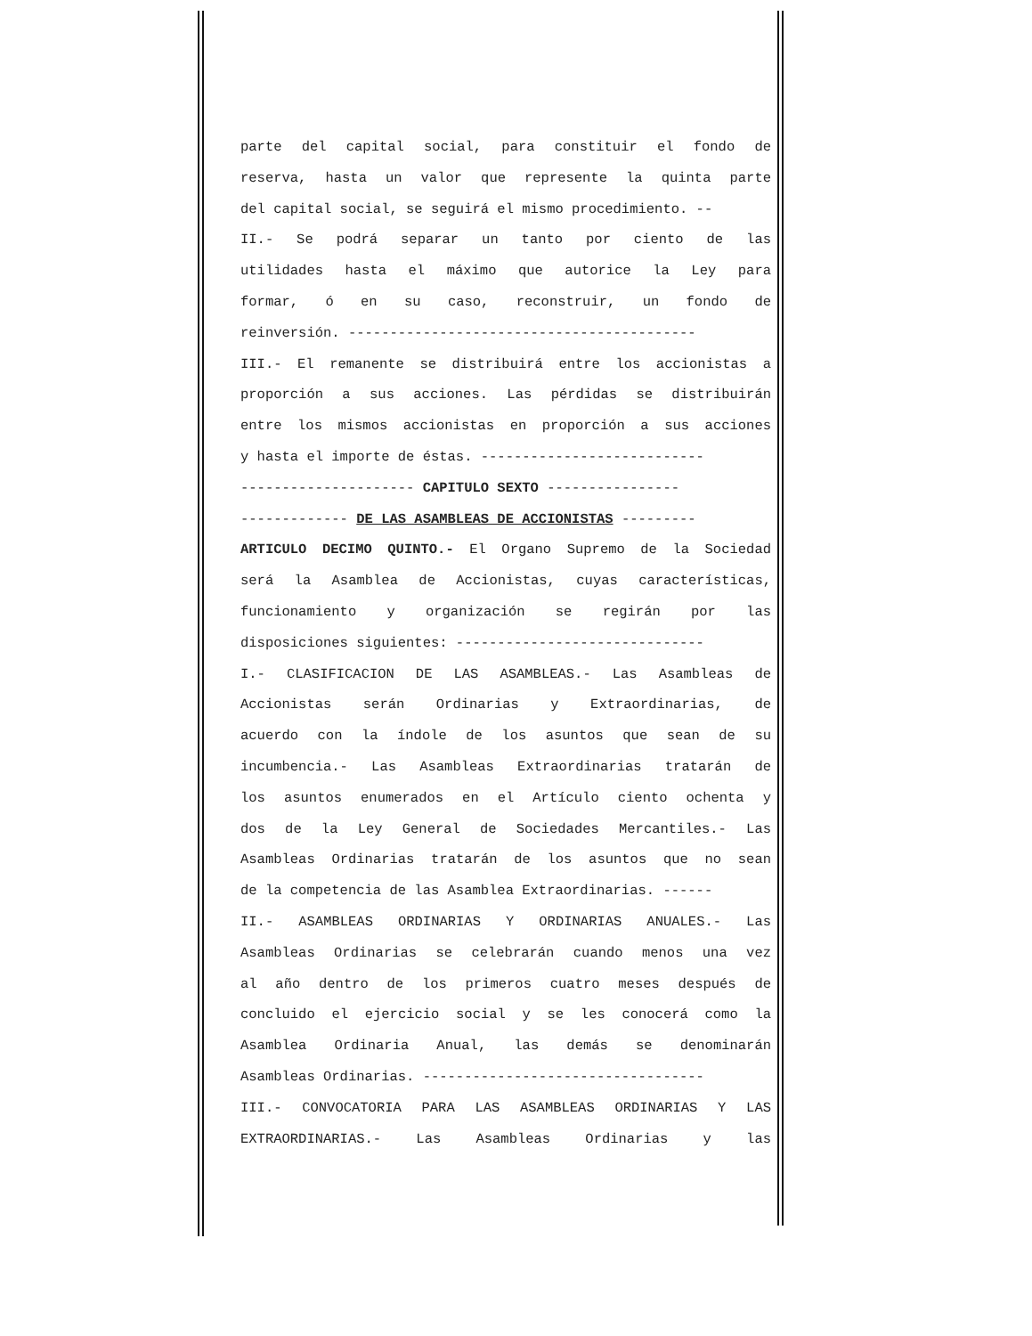parte del capital social, para constituir el fondo de
reserva, hasta un valor que represente la quinta parte
del capital social, se seguirá el mismo procedimiento. --
II.- Se podrá separar un tanto por ciento de las
utilidades hasta el máximo que autorice la Ley para
formar, ó en su caso, reconstruir, un fondo de
reinversión. ------------------------------------------
III.- El remanente se distribuirá entre los accionistas a
proporción a sus acciones. Las pérdidas se distribuirán
entre los mismos accionistas en proporción a sus acciones
y hasta el importe de éstas. ---------------------------
--------------------- CAPITULO SEXTO ----------------
------------- DE LAS ASAMBLEAS DE ACCIONISTAS ---------
ARTICULO DECIMO QUINTO.- El Organo Supremo de la Sociedad
será la Asamblea de Accionistas, cuyas características,
funcionamiento y organización se regirán por las
disposiciones siguientes: ------------------------------
I.- CLASIFICACION DE LAS ASAMBLEAS.- Las Asambleas de
Accionistas serán Ordinarias y Extraordinarias, de
acuerdo con la índole de los asuntos que sean de su
incumbencia.- Las Asambleas Extraordinarias tratarán de
los asuntos enumerados en el Artículo ciento ochenta y
dos de la Ley General de Sociedades Mercantiles.- Las
Asambleas Ordinarias tratarán de los asuntos que no sean
de la competencia de las Asamblea Extraordinarias. ------
II.- ASAMBLEAS ORDINARIAS Y ORDINARIAS ANUALES.- Las
Asambleas Ordinarias se celebrarán cuando menos una vez
al año dentro de los primeros cuatro meses después de
concluido el ejercicio social y se les conocerá como la
Asamblea Ordinaria Anual, las demás se denominarán
Asambleas Ordinarias. ----------------------------------
III.- CONVOCATORIA PARA LAS ASAMBLEAS ORDINARIAS Y LAS
EXTRAORDINARIAS.- Las Asambleas Ordinarias y las